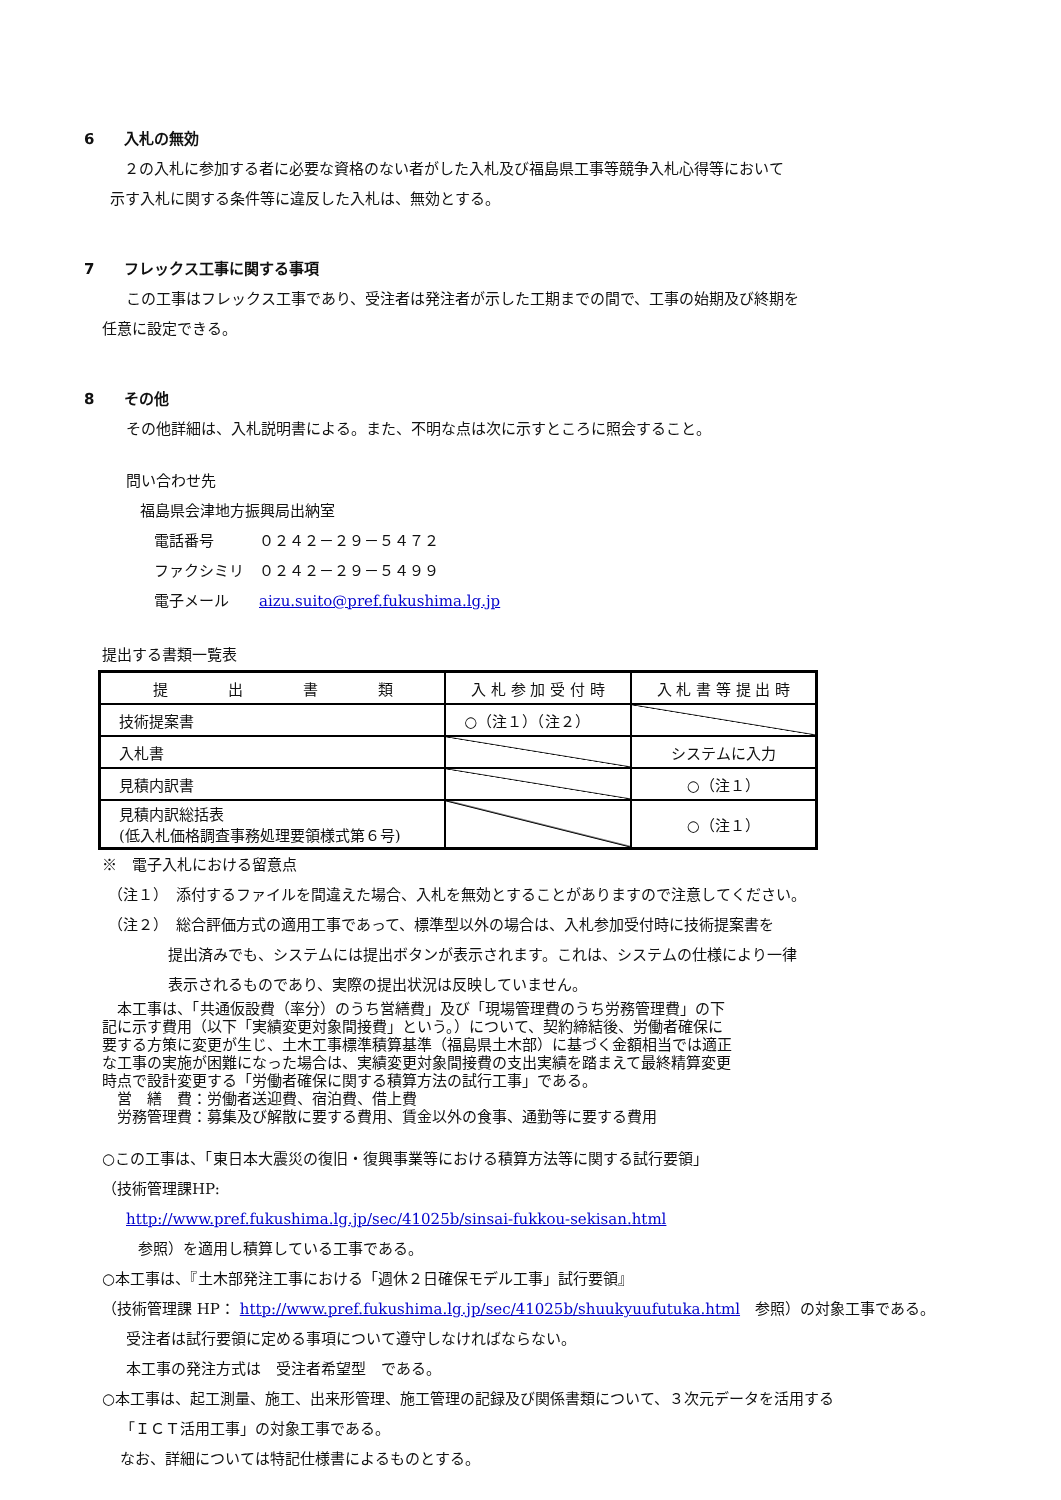6　　入札の無効
２の入札に参加する者に必要な資格のない者がした入札及び福島県工事等競争入札心得等において
示す入札に関する条件等に違反した入札は、無効とする。
7　　フレックス工事に関する事項
この工事はフレックス工事であり、受注者は発注者が示した工期までの間で、工事の始期及び終期を
任意に設定できる。
8　　その他
その他詳細は、入札説明書による。また、不明な点は次に示すところに照会すること。
問い合わせ先
福島県会津地方振興局出納室
電話番号　　　０２４２－２９－５４７２
ファクシミリ　０２４２－２９－５４９９
電子メール　　aizu.suito@pref.fukushima.lg.jp
提出する書類一覧表
| 提 出 書 類 | 入 札 参 加 受 付 時 | 入 札 書 等 提 出 時 |
| --- | --- | --- |
| 技術提案書 | ○（注１）（注２） | |
| 入札書 | | システムに入力 |
| 見積内訳書 | | ○（注１） |
| 見積内訳総括表 (低入札価格調査事務処理要領様式第６号) | | ○（注１） |
※　電子入札における留意点
（注１）　添付するファイルを間違えた場合、入札を無効とすることがありますので注意してください。
（注２）　総合評価方式の適用工事であって、標準型以外の場合は、入札参加受付時に技術提案書を
提出済みでも、システムには提出ボタンが表示されます。これは、システムの仕様により一律
表示されるものであり、実際の提出状況は反映していません。
　本工事は、「共通仮設費（率分）のうち営繕費」及び「現場管理費のうち労務管理費」の下
記に示す費用（以下「実績変更対象間接費」という。）について、契約締結後、労働者確保に
要する方策に変更が生じ、土木工事標準積算基準（福島県土木部）に基づく金額相当では適正
な工事の実施が困難になった場合は、実績変更対象間接費の支出実績を踏まえて最終精算変更
時点で設計変更する「労働者確保に関する積算方法の試行工事」である。
　営　繕　費：労働者送迎費、宿泊費、借上費
　労務管理費：募集及び解散に要する費用、賃金以外の食事、通勤等に要する費用
○この工事は、「東日本大震災の復旧・復興事業等における積算方法等に関する試行要領」
（技術管理課HP:
http://www.pref.fukushima.lg.jp/sec/41025b/sinsai-fukkou-sekisan.html
参照）を適用し積算している工事である。
○本工事は、『土木部発注工事における「週休２日確保モデル工事」試行要領』
（技術管理課 HP： http://www.pref.fukushima.lg.jp/sec/41025b/shuukyuufutuka.html　参照）の対象工事である。
受注者は試行要領に定める事項について遵守しなければならない。
本工事の発注方式は　受注者希望型　である。
○本工事は、起工測量、施工、出来形管理、施工管理の記録及び関係書類について、３次元データを活用する
「ＩＣＴ活用工事」の対象工事である。
なお、詳細については特記仕様書によるものとする。